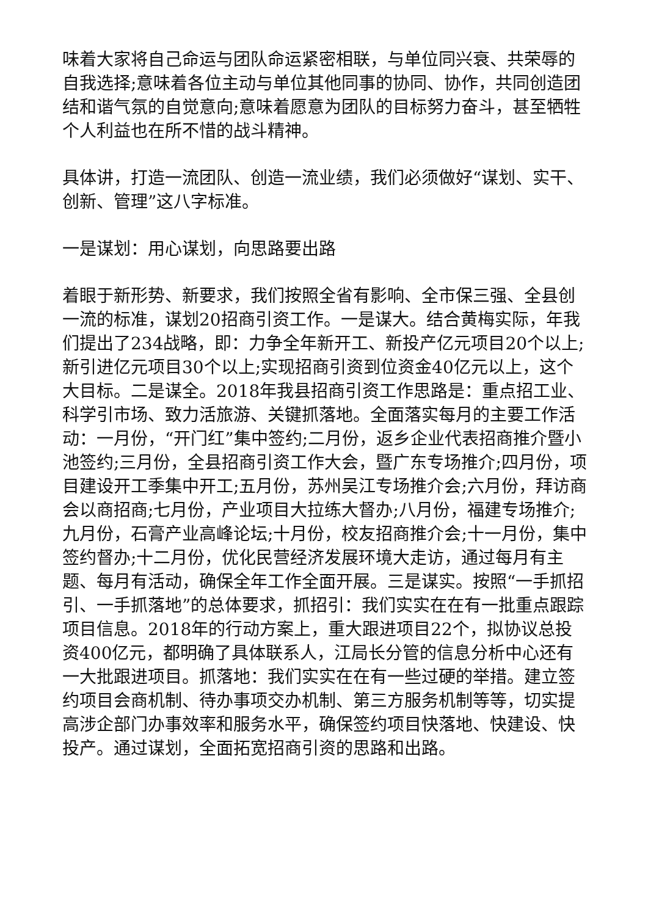味着大家将自己命运与团队命运紧密相联，与单位同兴衰、共荣辱的自我选择;意味着各位主动与单位其他同事的协同、协作，共同创造团结和谐气氛的自觉意向;意味着愿意为团队的目标努力奋斗，甚至牺牲个人利益也在所不惜的战斗精神。
具体讲，打造一流团队、创造一流业绩，我们必须做好“谋划、实干、创新、管理”这八字标准。
一是谋划：用心谋划，向思路要出路
着眼于新形势、新要求，我们按照全省有影响、全市保三强、全县创一流的标准，谋划20招商引资工作。一是谋大。结合黄梅实际，年我们提出了234战略，即：力争全年新开工、新投产亿元项目20个以上;新引进亿元项目30个以上;实现招商引资到位资金40亿元以上，这个大目标。二是谋全。2018年我县招商引资工作思路是：重点招工业、科学引市场、致力活旅游、关键抓落地。全面落实每月的主要工作活动：一月份，“开门红”集中签约;二月份，返乡企业代表招商推介暨小池签约;三月份，全县招商引资工作大会，暨广东专场推介;四月份，项目建设开工季集中开工;五月份，苏州吴江专场推介会;六月份，拜访商会以商招商;七月份，产业项目大拉练大督办;八月份，福建专场推介;九月份，石膏产业高峰论坛;十月份，校友招商推介会;十一月份，集中签约督办;十二月份，优化民营经济发展环境大走访，通过每月有主题、每月有活动，确保全年工作全面开展。三是谋实。按照“一手抓招引、一手抓落地”的总体要求，抓招引：我们实实在在有一批重点跟踪项目信息。2018年的行动方案上，重大跟进项目22个，拟协议总投资400亿元，都明确了具体联系人，江局长分管的信息分析中心还有一大批跟进项目。抓落地：我们实实在在有一些过硬的举措。建立签约项目会商机制、待办事项交办机制、第三方服务机制等等，切实提高涉企部门办事效率和服务水平，确保签约项目快落地、快建设、快投产。通过谋划，全面拓宽招商引资的思路和出路。